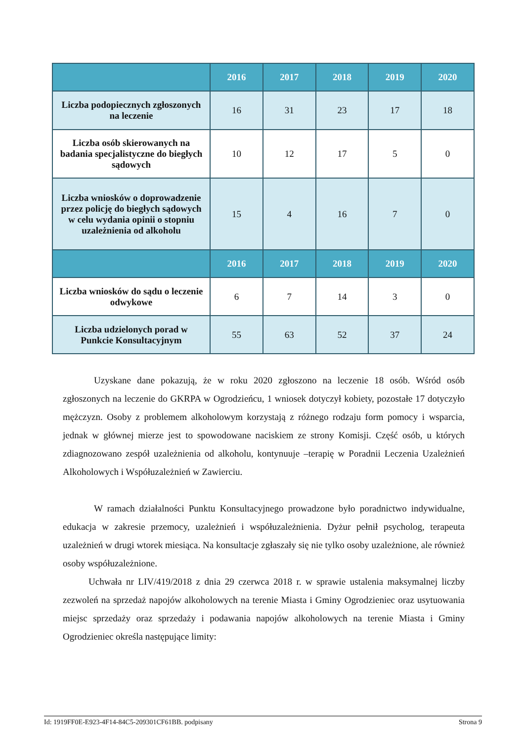| | 2016 | 2017 | 2018 | 2019 | 2020 |
| --- | --- | --- | --- | --- | --- |
| Liczba podopiecznych zgłoszonych na leczenie | 16 | 31 | 23 | 17 | 18 |
| Liczba osób skierowanych na badania specjalistyczne do biegłych sądowych | 10 | 12 | 17 | 5 | 0 |
| Liczba wniosków o doprowadzenie przez policję do biegłych sądowych w celu wydania opinii o stopniu uzależnienia od alkoholu | 15 | 4 | 16 | 7 | 0 |
| | 2016 | 2017 | 2018 | 2019 | 2020 |
| Liczba wniosków do sądu o leczenie odwykowe | 6 | 7 | 14 | 3 | 0 |
| Liczba udzielonych porad w Punkcie Konsultacyjnym | 55 | 63 | 52 | 37 | 24 |
Uzyskane dane pokazują, że w roku 2020 zgłoszono na leczenie 18 osób. Wśród osób zgłoszonych na leczenie do GKRPA w Ogrodzieńcu, 1 wniosek dotyczył kobiety, pozostałe 17 dotyczyło mężczyzn. Osoby z problemem alkoholowym korzystają z różnego rodzaju form pomocy i wsparcia, jednak w głównej mierze jest to spowodowane naciskiem ze strony Komisji. Część osób, u których zdiagnozowano zespół uzależnienia od alkoholu, kontynuuje –terapię w Poradnii Leczenia Uzależnień Alkoholowych i Współuzależnień w Zawierciu.
W ramach działalności Punktu Konsultacyjnego prowadzone było poradnictwo indywidualne, edukacja w zakresie przemocy, uzależnień i współuzależnienia. Dyżur pełnił psycholog, terapeuta uzależnień w drugi wtorek miesiąca. Na konsultacje zgłaszały się nie tylko osoby uzależnione, ale również osoby współuzależnione.
Uchwała nr LIV/419/2018 z dnia 29 czerwca 2018 r. w sprawie ustalenia maksymalnej liczby zezwoleń na sprzedaż napojów alkoholowych na terenie Miasta i Gminy Ogrodzieniec oraz usytuowania miejsc sprzedaży oraz sprzedaży i podawania napojów alkoholowych na terenie Miasta i Gminy Ogrodzieniec określa następujące limity:
Id: 1919FF0E-E923-4F14-84C5-209301CF61BB. podpisany Strona 9